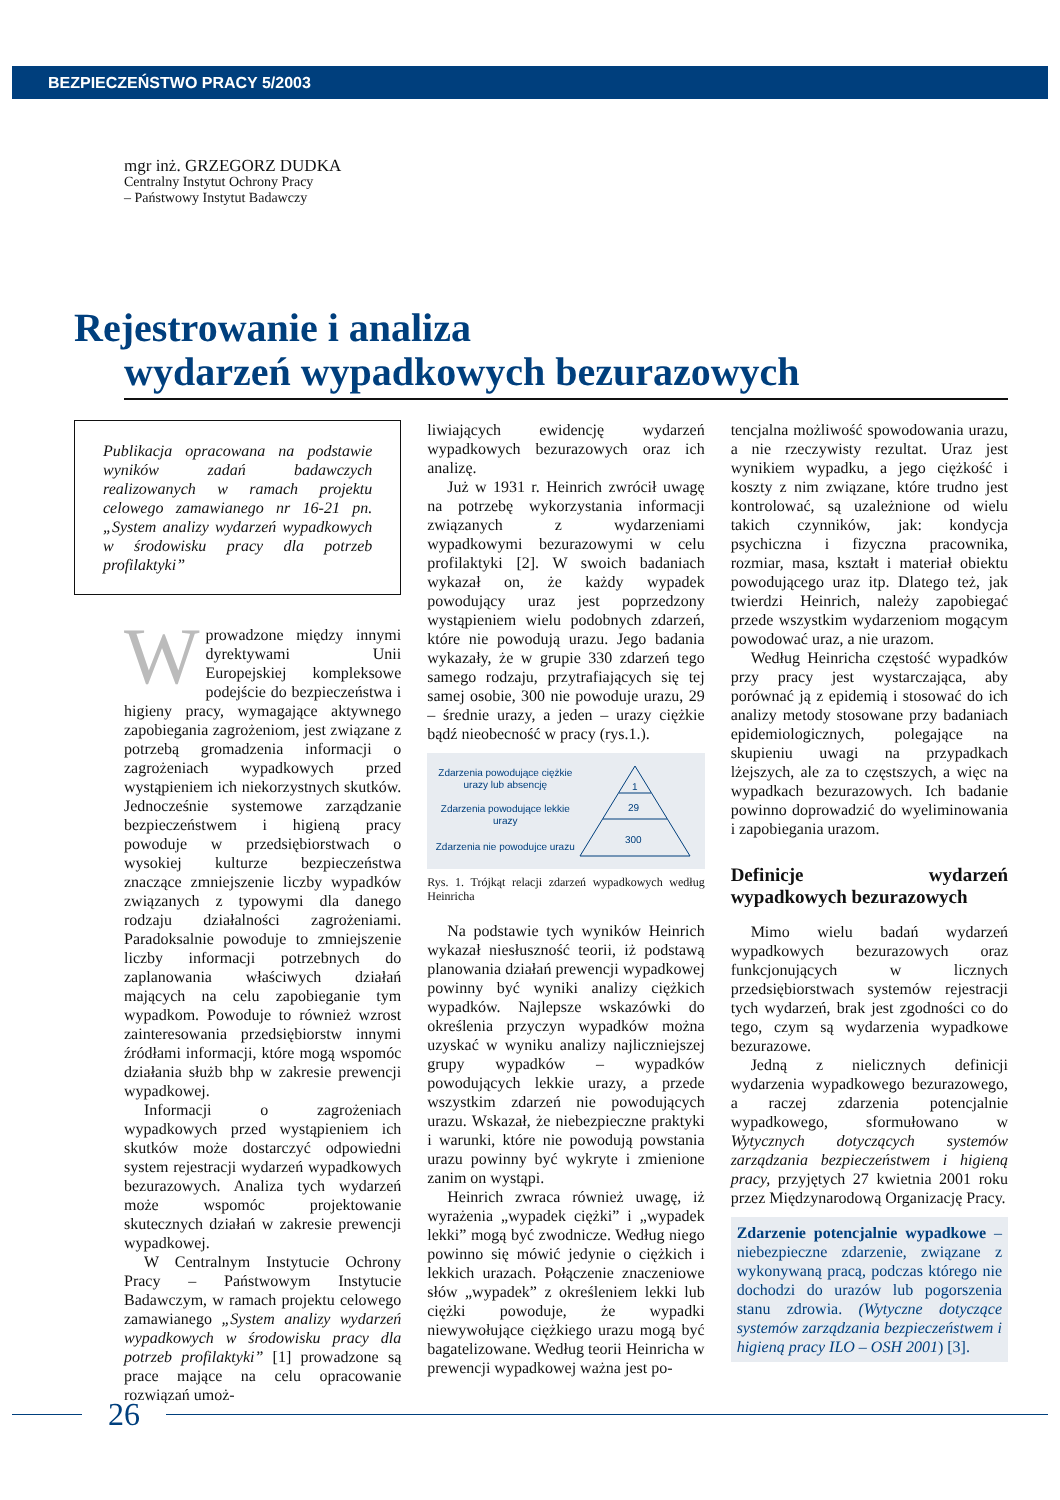BEZPIECZEŃSTWO PRACY 5/2003
mgr inż. GRZEGORZ DUDKA
Centralny Instytut Ochrony Pracy
– Państwowy Instytut Badawczy
Rejestrowanie i analiza
wydarzeń wypadkowych bezurazowych
Publikacja opracowana na podstawie wyników zadań badawczych realizowanych w ramach projektu celowego zamawianego nr 16-21 pn. „System analizy wydarzeń wypadkowych w środowisku pracy dla potrzeb profilaktyki”
Wprowadzone między innymi dyrektywami Unii Europejskiej kompleksowe podejście do bezpieczeństwa i higieny pracy, wymagające aktywnego zapobiegania zagrożeniom, jest związane z potrzebą gromadzenia informacji o zagrożeniach wypadkowych przed wystąpieniem ich niekorzystnych skutków. Jednocześnie systemowe zarządzanie bezpieczeństwem i higieną pracy powoduje w przedsiębiorstwach o wysokiej kulturze bezpieczeństwa znaczące zmniejszenie liczby wypadków związanych z typowymi dla danego rodzaju działalności zagrożeniami. Paradoksalnie powoduje to zmniejszenie liczby informacji potrzebnych do zaplanowania właściwych działań mających na celu zapobieganie tym wypadkom. Powoduje to również wzrost zainteresowania przedsiębiorstw innymi źródłami informacji, które mogą wspomóc działania służb bhp w zakresie prewencji wypadkowej.
Informacji o zagrożeniach wypadkowych przed wystąpieniem ich skutków może dostarczyć odpowiedni system rejestracji wydarzeń wypadkowych bezurazowych. Analiza tych wydarzeń może wspomóc projektowanie skutecznych działań w zakresie prewencji wypadkowej.
W Centralnym Instytucie Ochrony Pracy – Państwowym Instytucie Badawczym, w ramach projektu celowego zamawianego „System analizy wydarzeń wypadkowych w środowisku pracy dla potrzeb profilaktyki” [1] prowadzone są prace mające na celu opracowanie rozwiązań umoż-
liwiających ewidencję wydarzeń wypadkowych bezurazowych oraz ich analizę.
Już w 1931 r. Heinrich zwrócił uwagę na potrzebę wykorzystania informacji związanych z wydarzeniami wypadkowymi bezurazowymi w celu profilaktyki [2]. W swoich badaniach wykazał on, że każdy wypadek powodujący uraz jest poprzedzony wystąpieniem wielu podobnych zdarzeń, które nie powodują urazu. Jego badania wykazały, że w grupie 330 zdarzeń tego samego rodzaju, przytrafiających się tej samej osobie, 300 nie powoduje urazu, 29 – średnie urazy, a jeden – urazy ciężkie bądź nieobecność w pracy (rys.1.).
Zdarzenia powodujące ciężkie urazy lub absencję
Zdarzenia powodujące lekkie urazy
Zdarzenia nie powodujce urazu
1
29
300
Rys. 1. Trójkąt relacji zdarzeń wypadkowych według Heinricha
Na podstawie tych wyników Heinrich wykazał niesłuszność teorii, iż podstawą planowania działań prewencji wypadkowej powinny być wyniki analizy ciężkich wypadków. Najlepsze wskazówki do określenia przyczyn wypadków można uzyskać w wyniku analizy najliczniejszej grupy wypadków – wypadków powodujących lekkie urazy, a przede wszystkim zdarzeń nie powodujących urazu. Wskazał, że niebezpieczne praktyki i warunki, które nie powodują powstania urazu powinny być wykryte i zmienione zanim on wystąpi.
Heinrich zwraca również uwagę, iż wyrażenia „wypadek ciężki” i „wypadek lekki” mogą być zwodnicze. Według niego powinno się mówić jedynie o ciężkich i lekkich urazach. Połączenie znaczeniowe słów „wypadek” z określeniem lekki lub ciężki powoduje, że wypadki niewywołujące ciężkiego urazu mogą być bagatelizowane. Według teorii Heinricha w prewencji wypadkowej ważna jest po-
tencjalna możliwość spowodowania urazu, a nie rzeczywisty rezultat. Uraz jest wynikiem wypadku, a jego ciężkość i koszty z nim związane, które trudno jest kontrolować, są uzależnione od wielu takich czynników, jak: kondycja psychiczna i fizyczna pracownika, rozmiar, masa, kształt i materiał obiektu powodującego uraz itp. Dlatego też, jak twierdzi Heinrich, należy zapobiegać przede wszystkim wydarzeniom mogącym powodować uraz, a nie urazom.
Według Heinricha częstość wypadków przy pracy jest wystarczająca, aby porównać ją z epidemią i stosować do ich analizy metody stosowane przy badaniach epidemiologicznych, polegające na skupieniu uwagi na przypadkach lżejszych, ale za to częstszych, a więc na wypadkach bezurazowych. Ich badanie powinno doprowadzić do wyeliminowania i zapobiegania urazom.
Definicje wydarzeń wypadkowych bezurazowych
Mimo wielu badań wydarzeń wypadkowych bezurazowych oraz funkcjonujących w licznych przedsiębiorstwach systemów rejestracji tych wydarzeń, brak jest zgodności co do tego, czym są wydarzenia wypadkowe bezurazowe.
Jedną z nielicznych definicji wydarzenia wypadkowego bezurazowego, a raczej zdarzenia potencjalnie wypadkowego, sformułowano w Wytycznych dotyczących systemów zarządzania bezpieczeństwem i higieną pracy, przyjętych 27 kwietnia 2001 roku przez Międzynarodową Organizację Pracy.
Zdarzenie potencjalnie wypadkowe – niebezpieczne zdarzenie, związane z wykonywaną pracą, podczas którego nie dochodzi do urazów lub pogorszenia stanu zdrowia. (Wytyczne dotyczące systemów zarządzania bezpieczeństwem i higieną pracy ILO – OSH 2001) [3].
26